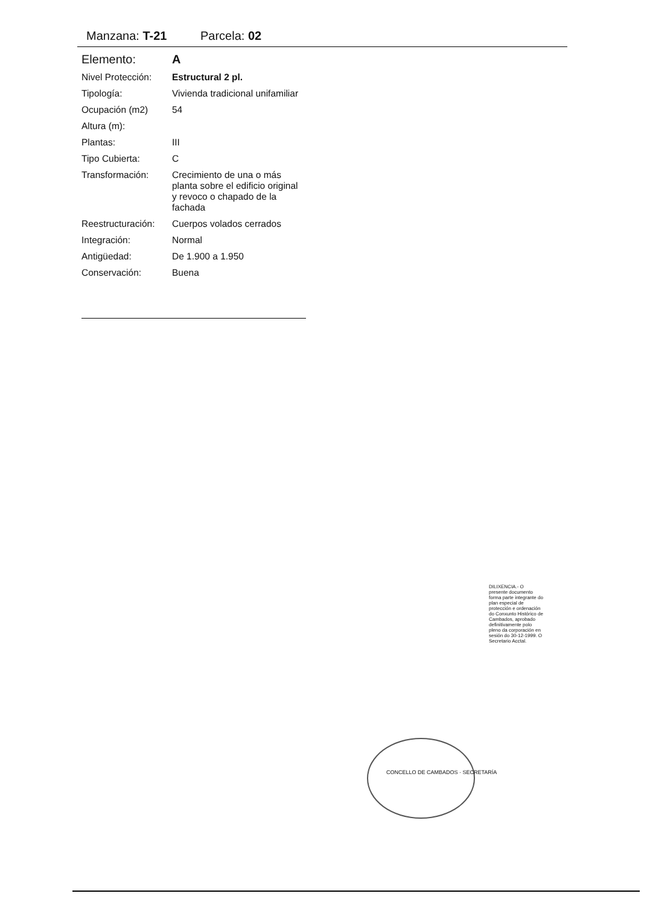Manzana: T-21 Parcela: 02
| Elemento: | A |
| Nivel Protección: | Estructural 2 pl. |
| Tipología: | Vivienda tradicional unifamiliar |
| Ocupación (m2) | 54 |
| Altura (m): | |
| Plantas: | III |
| Tipo Cubierta: | C |
| Transformación: | Crecimiento de una o más planta sobre el edificio original y revoco o chapado de la fachada |
| Reestructuración: | Cuerpos volados cerrados |
| Integración: | Normal |
| Antigüedad: | De 1.900 a 1.950 |
| Conservación: | Buena |
CONCELLO DE CAMBADOS · SECRETARÍA
DILIXENCIA.- O presente documento forma parte integrante do plan especial de protección e ordenación do Conxunto Histórico de Cambados, aprobado definitivamente polo pleno da corporación en sesión do 30-12-1999. O Secretario Acctal.